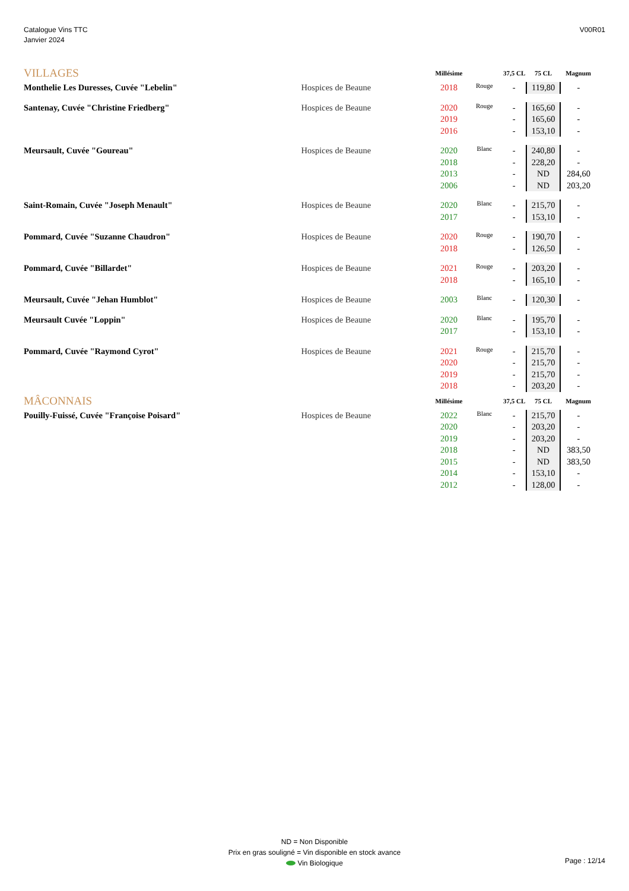Catalogue Vins TTC
Janvier 2024
V00R01
| VILLAGES | | Millésime | | 37,5 CL | 75 CL | Magnum |
| --- | --- | --- | --- | --- | --- | --- |
| Monthelie Les Duresses, Cuvée "Lebelin" | Hospices de Beaune | 2018 | Rouge | - | 119,80 | - |
| Santenay, Cuvée "Christine Friedberg" | Hospices de Beaune | 2020 | Rouge | - | 165,60 | - |
| | | 2019 | | - | 165,60 | - |
| | | 2016 | | - | 153,10 | - |
| Meursault, Cuvée "Goureau" | Hospices de Beaune | 2020 | Blanc | - | 240,80 | - |
| | | 2018 | | - | 228,20 | - |
| | | 2013 | | - | ND | 284,60 |
| | | 2006 | | - | ND | 203,20 |
| Saint-Romain, Cuvée "Joseph Menault" | Hospices de Beaune | 2020 | Blanc | - | 215,70 | - |
| | | 2017 | | - | 153,10 | - |
| Pommard, Cuvée "Suzanne Chaudron" | Hospices de Beaune | 2020 | Rouge | - | 190,70 | - |
| | | 2018 | | - | 126,50 | - |
| Pommard, Cuvée "Billardet" | Hospices de Beaune | 2021 | Rouge | - | 203,20 | - |
| | | 2018 | | - | 165,10 | - |
| Meursault, Cuvée "Jehan Humblot" | Hospices de Beaune | 2003 | Blanc | - | 120,30 | - |
| Meursault Cuvée "Loppin" | Hospices de Beaune | 2020 | Blanc | - | 195,70 | - |
| | | 2017 | | - | 153,10 | - |
| Pommard, Cuvée "Raymond Cyrot" | Hospices de Beaune | 2021 | Rouge | - | 215,70 | - |
| | | 2020 | | - | 215,70 | - |
| | | 2019 | | - | 215,70 | - |
| | | 2018 | | - | 203,20 | - |
| MÂCONNAIS | | Millésime | | 37,5 CL | 75 CL | Magnum |
| Pouilly-Fuissé, Cuvée "Françoise Poisard" | Hospices de Beaune | 2022 | Blanc | - | 215,70 | - |
| | | 2020 | | - | 203,20 | - |
| | | 2019 | | - | 203,20 | - |
| | | 2018 | | - | ND | 383,50 |
| | | 2015 | | - | ND | 383,50 |
| | | 2014 | | - | 153,10 | - |
| | | 2012 | | - | 128,00 | - |
ND = Non Disponible
Prix en gras souligné = Vin disponible en stock avance
Vin Biologique
Page : 12/14